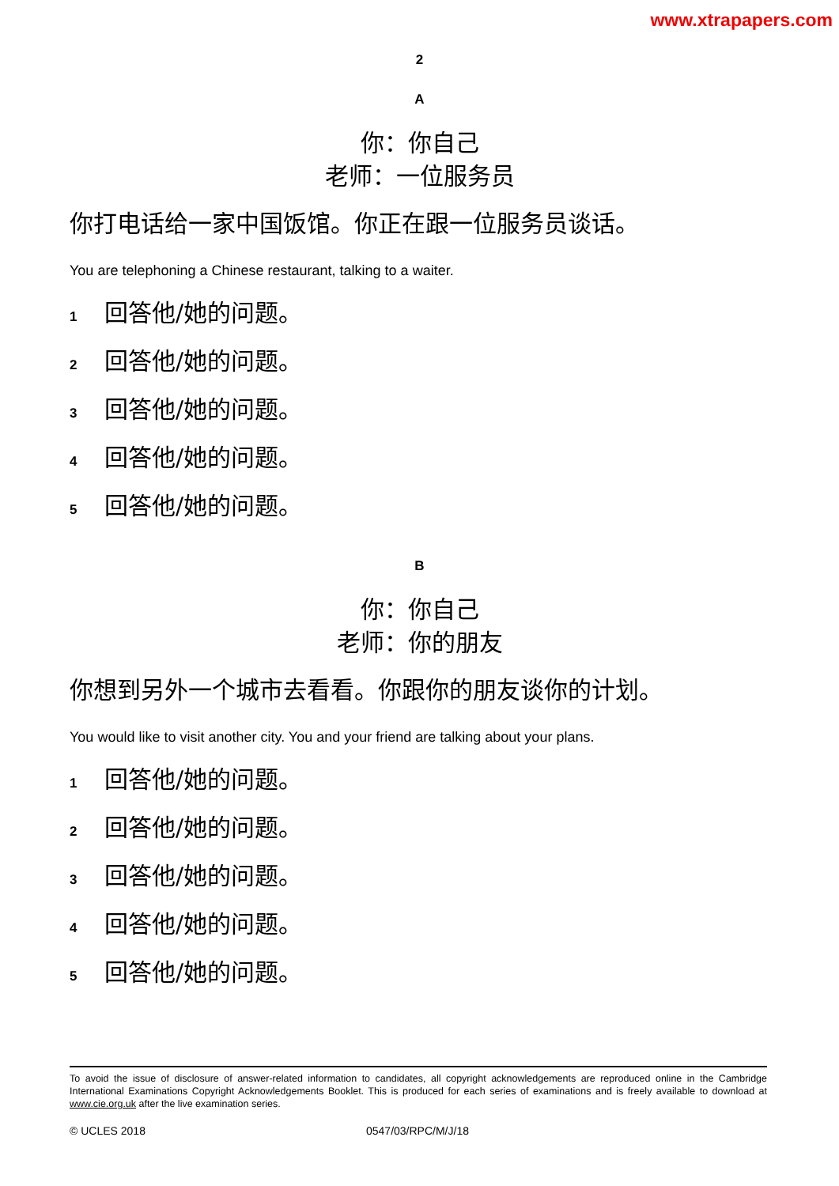www.xtrapapers.com
2
A
你：你自己
老师：一位服务员
你打电话给一家中国饭馆。你正在跟一位服务员谈话。
You are telephoning a Chinese restaurant, talking to a waiter.
1 回答他/她的问题。
2 回答他/她的问题。
3 回答他/她的问题。
4 回答他/她的问题。
5 回答他/她的问题。
B
你：你自己
老师：你的朋友
你想到另外一个城市去看看。你跟你的朋友谈你的计划。
You would like to visit another city. You and your friend are talking about your plans.
1 回答他/她的问题。
2 回答他/她的问题。
3 回答他/她的问题。
4 回答他/她的问题。
5 回答他/她的问题。
To avoid the issue of disclosure of answer-related information to candidates, all copyright acknowledgements are reproduced online in the Cambridge International Examinations Copyright Acknowledgements Booklet. This is produced for each series of examinations and is freely available to download at www.cie.org.uk after the live examination series.
© UCLES 2018 0547/03/RPC/M/J/18